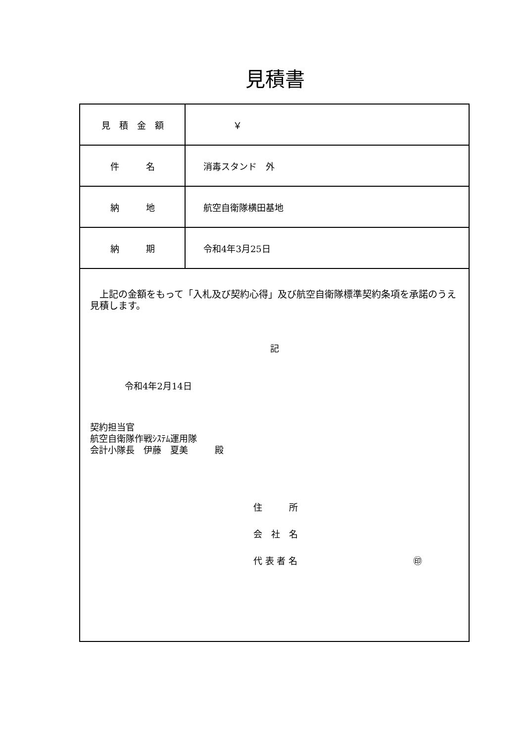見積書
| 見 積 金 額 | ￥ |
| 件 名 | 消毒スタンド 外 |
| 納 地 | 航空自衛隊横田基地 |
| 納 期 | 令和4年3月25日 |
| 上記の金額をもって「入札及び契約心得」及び航空自衛隊標準契約条項を承諾のうえ見積します。 記 令和4年2月14日 契約担当官 航空自衛隊作戦ｼｽﾃﾑ運用隊 会計小隊長 伊藤 夏美 殿 住 所 会 社 名 代 表 者 名 ㊞ | |